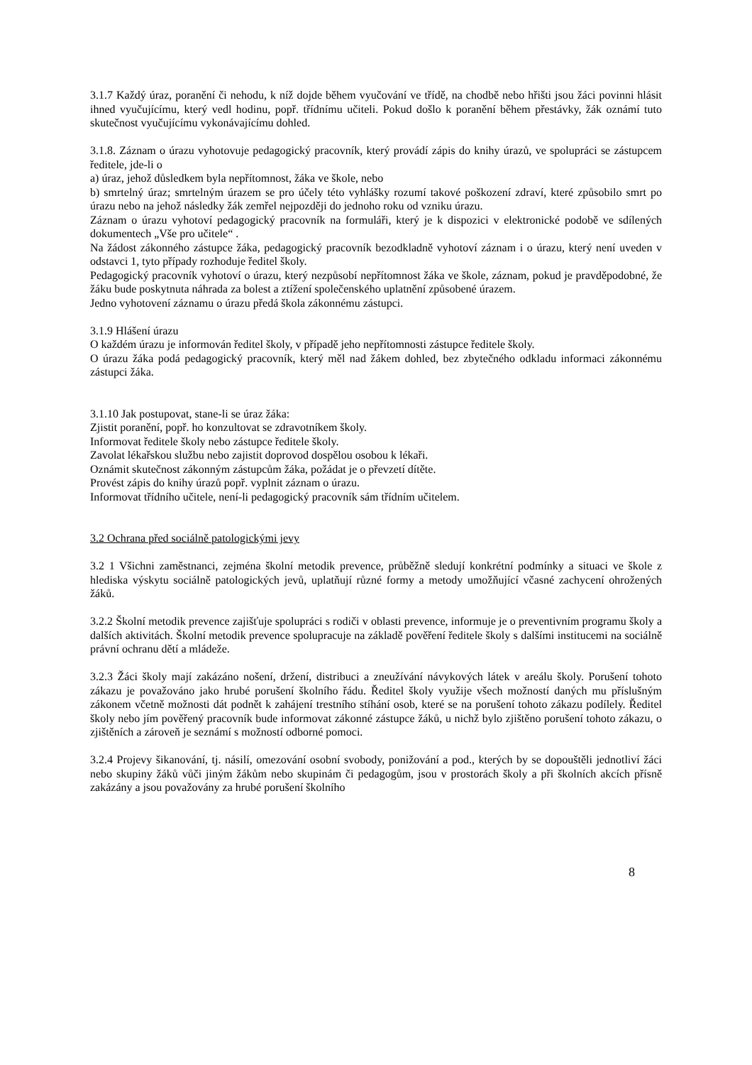3.1.7 Každý úraz, poranění či nehodu, k níž dojde během vyučování ve třídě, na chodbě nebo hřišti jsou žáci povinni hlásit ihned vyučujícímu, který vedl hodinu, popř. třídnímu učiteli. Pokud došlo k poranění během přestávky, žák oznámí tuto skutečnost vyučujícímu vykonávajícímu dohled.
3.1.8. Záznam o úrazu vyhotovuje pedagogický pracovník, který provádí zápis do knihy úrazů, ve spolupráci se zástupcem ředitele, jde-li o
a) úraz, jehož důsledkem byla nepřítomnost, žáka ve škole, nebo
b) smrtelný úraz; smrtelným úrazem se pro účely této vyhlášky rozumí takové poškození zdraví, které způsobilo smrt po úrazu nebo na jehož následky žák zemřel nejpozději do jednoho roku od vzniku úrazu.
Záznam o úrazu vyhotoví pedagogický pracovník na formuláři, který je k dispozici v elektronické podobě ve sdílených dokumentech „Vše pro učitele“ .
Na žádost zákonného zástupce žáka, pedagogický pracovník bezodkladně vyhotoví záznam i o úrazu, který není uveden v odstavci 1, tyto případy rozhoduje ředitel školy.
Pedagogický pracovník vyhotoví o úrazu, který nezpůsobí nepřítomnost žáka ve škole, záznam, pokud je pravděpodobné, že žáku bude poskytnuta náhrada za bolest a ztížení společenského uplatnění způsobené úrazem.
Jedno vyhotovení záznamu o úrazu předá škola zákonnému zástupci.
3.1.9 Hlášení úrazu
O každém úrazu je informován ředitel školy, v případě jeho nepřítomnosti zástupce ředitele školy.
O úrazu žáka podá pedagogický pracovník, který měl nad žákem dohled, bez zbytečného odkladu informaci zákonnému zástupci žáka.
3.1.10 Jak postupovat, stane-li se úraz žáka:
Zjistit poranění, popř. ho konzultovat se zdravotníkem školy.
Informovat ředitele školy nebo zástupce ředitele školy.
Zavolat lékařskou službu nebo zajistit doprovod dospělou osobou k lékaři.
Oznámit skutečnost zákonným zástupcům žáka, požádat je o převzetí dítěte.
Provést zápis do knihy úrazů popř. vyplnit záznam o úrazu.
Informovat třídního učitele, není-li pedagogický pracovník sám třídním učitelem.
3.2 Ochrana před sociálně patologickými jevy
3.2 1 Všichni zaměstnanci, zejména školní metodik prevence, průběžně sledují konkrétní podmínky a situaci ve škole z hlediska výskytu sociálně patologických jevů, uplatňují různé formy a metody umožňující včasné zachycení ohrožených žáků.
3.2.2 Školní metodik prevence zajišťuje spolupráci s rodiči v oblasti prevence, informuje je o preventivním programu školy a dalších aktivitách. Školní metodik prevence spolupracuje na základě pověření ředitele školy s dalšími institucemi na sociálně právní ochranu dětí a mládeže.
3.2.3 Žáci školy mají zakázáno nošení, držení, distribuci a zneužívání návykových látek v areálu školy. Porušení tohoto zákazu je považováno jako hrubé porušení školního řádu. Ředitel školy využije všech možností daných mu příslušným zákonem včetně možnosti dát podnět k zahájení trestního stíhání osob, které se na porušení tohoto zákazu podílely. Ředitel školy nebo jím pověřený pracovník bude informovat zákonné zástupce žáků, u nichž bylo zjištěno porušení tohoto zákazu, o zjištěních a zároveň je seznámí s možností odborné pomoci.
3.2.4 Projevy šikanování, tj. násilí, omezování osobní svobody, ponižování a pod., kterých by se dopouštěli jednotliví žáci nebo skupiny žáků vůči jiným žákům nebo skupinám či pedagogům, jsou v prostorách školy a při školních akcích přísně zakázány a jsou považovány za hrubé porušení školního
8